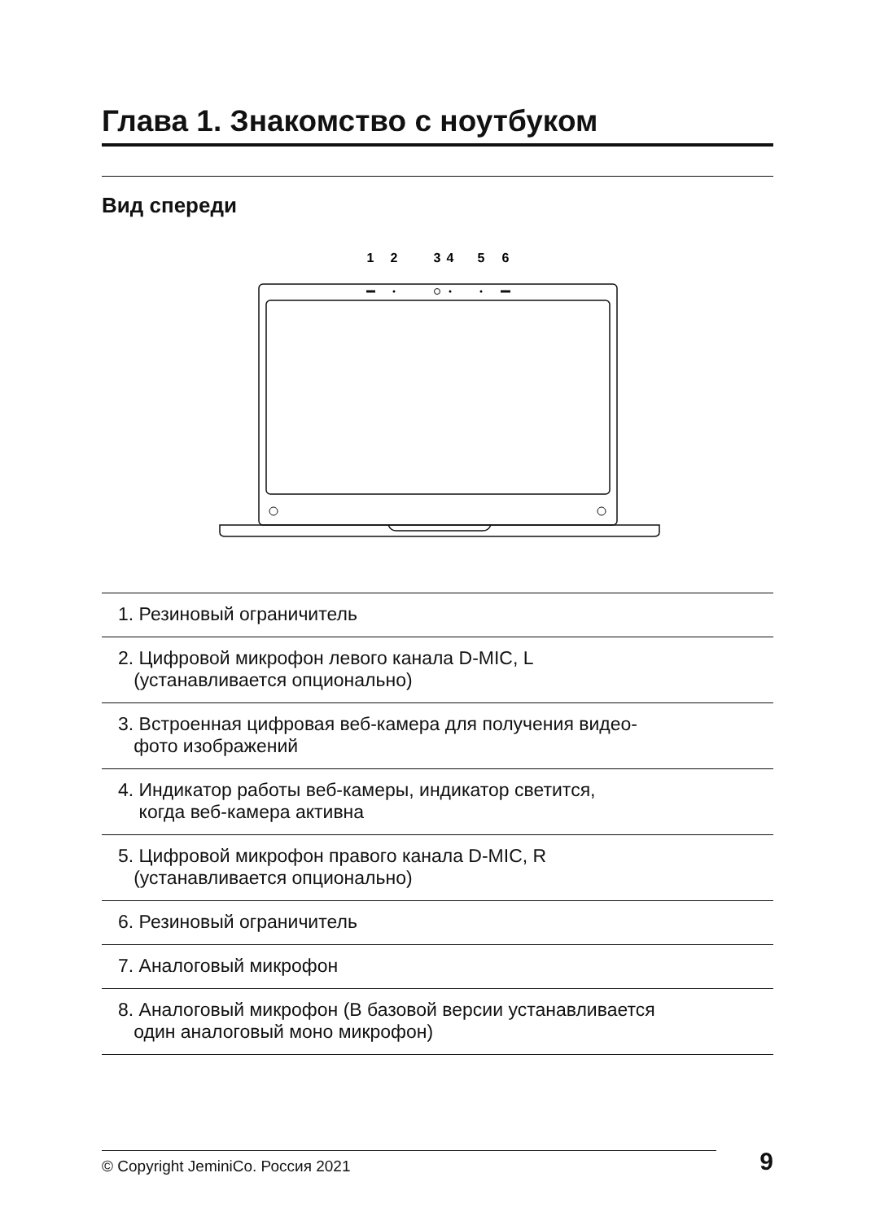Глава 1. Знакомство с ноутбуком
Вид спереди
1
2
3
4
5
6
1. Резиновый ограничитель
2. Цифровой микрофон левого канала D-MIC, L
(устанавливается опционально)
3. Встроенная цифровая веб-камера для получения видео-
фото изображений
4. Индикатор работы веб-камеры, индикатор светится,
когда веб-камера активна
5. Цифровой микрофон правого канала D-MIC, R
(устанавливается опционально)
6. Резиновый ограничитель
7. Аналоговый микрофон
8. Аналоговый микрофон (В базовой версии устанавливается
один аналоговый моно микрофон)
© Copyright JeminiCo. Россия 2021
9